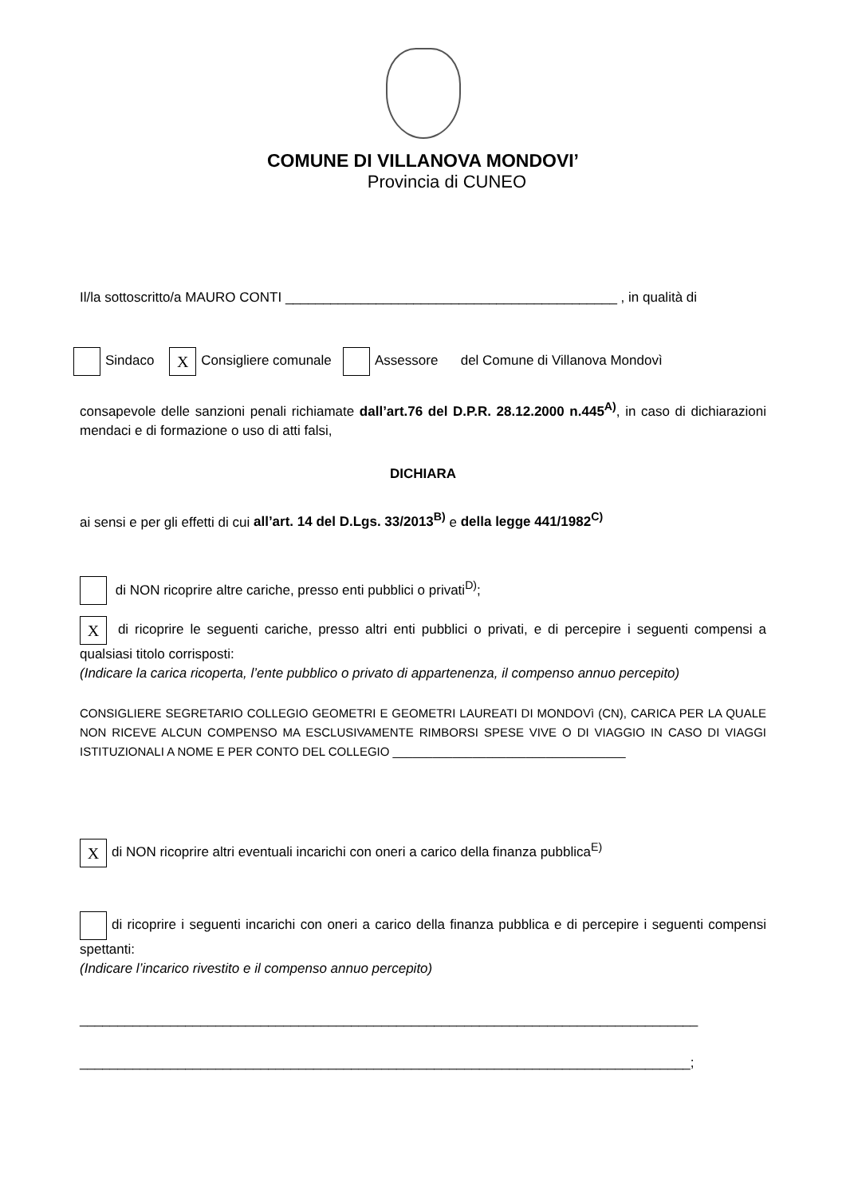COMUNE DI VILLANOVA MONDOVI’
Provincia di CUNEO
Il/la sottoscritto/a MAURO CONTI ____________________________________________ , in qualità di
Sindaco X Consigliere comunale Assessore del Comune di Villanova Mondovì
consapevole delle sanzioni penali richiamate dall’art.76 del D.P.R. 28.12.2000 n.445<sup>A)</sup>, in caso di dichiarazioni mendaci e di formazione o uso di atti falsi,
DICHIARA
ai sensi e per gli effetti di cui all’art. 14 del D.Lgs. 33/2013<sup>B)</sup> e della legge 441/1982<sup>C)</sup>
di NON ricoprire altre cariche, presso enti pubblici o privati<sup>D)</sup>;
X di ricoprire le seguenti cariche, presso altri enti pubblici o privati, e di percepire i seguenti compensi a qualsiasi titolo corrisposti:
(Indicare la carica ricoperta, l’ente pubblico o privato di appartenenza, il compenso annuo percepito)
CONSIGLIERE SEGRETARIO COLLEGIO GEOMETRI E GEOMETRI LAUREATI DI MONDOVì (CN), CARICA PER LA QUALE NON RICEVE ALCUN COMPENSO MA ESCLUSIVAMENTE RIMBORSI SPESE VIVE O DI VIAGGIO IN CASO DI VIAGGI ISTITUZIONALI A NOME E PER CONTO DEL COLLEGIO ___________________________________
Xdi NON ricoprire altri eventuali incarichi con oneri a carico della finanza pubblica<sup>E)</sup>
di ricoprire i seguenti incarichi con oneri a carico della finanza pubblica e di percepire i seguenti compensi spettanti:
(Indicare l’incarico rivestito e il compenso annuo percepito)
__________________________________________________________________________________
_________________________________________________________________________________;